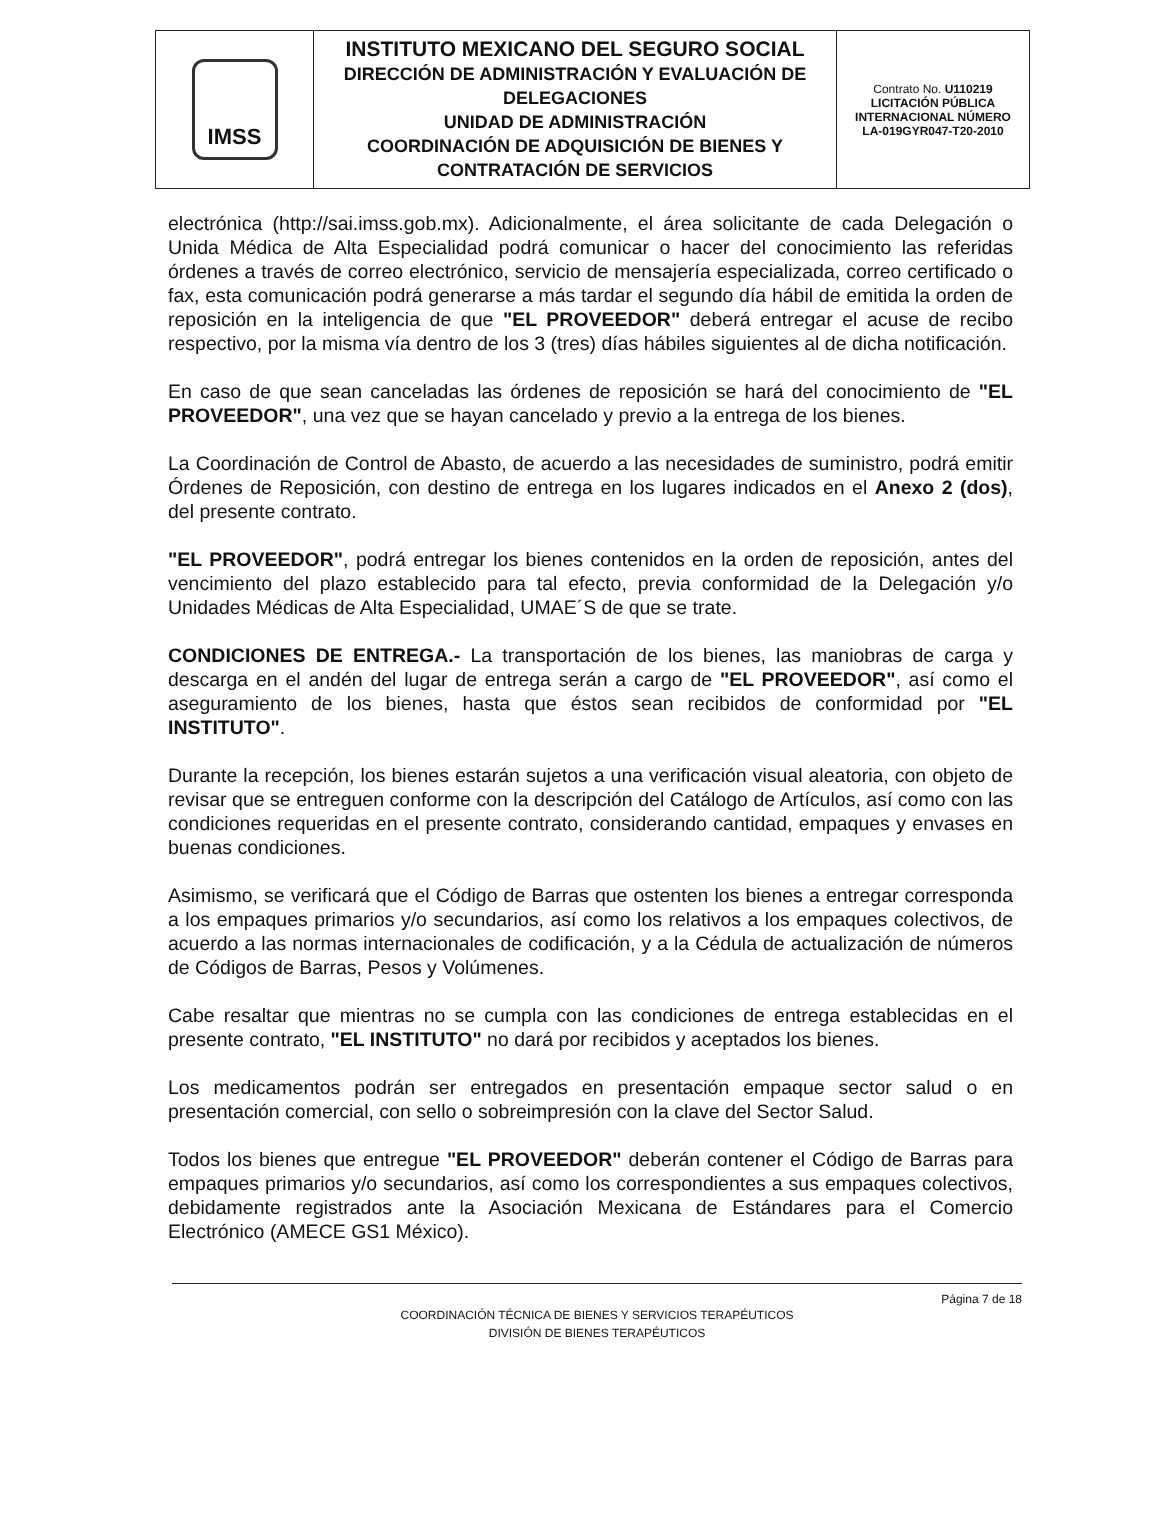| IMSS | INSTITUTO MEXICANO DEL SEGURO SOCIAL DIRECCIÓN DE ADMINISTRACIÓN Y EVALUACIÓN DE DELEGACIONES UNIDAD DE ADMINISTRACIÓN COORDINACIÓN DE ADQUISICIÓN DE BIENES Y CONTRATACIÓN DE SERVICIOS | Contrato No. U110219 LICITACIÓN PÚBLICA INTERNACIONAL NÚMERO LA-019GYR047-T20-2010 |
electrónica (http://sai.imss.gob.mx). Adicionalmente, el área solicitante de cada Delegación o Unida Médica de Alta Especialidad podrá comunicar o hacer del conocimiento las referidas órdenes a través de correo electrónico, servicio de mensajería especializada, correo certificado o fax, esta comunicación podrá generarse a más tardar el segundo día hábil de emitida la orden de reposición en la inteligencia de que "EL PROVEEDOR" deberá entregar el acuse de recibo respectivo, por la misma vía dentro de los 3 (tres) días hábiles siguientes al de dicha notificación.
En caso de que sean canceladas las órdenes de reposición se hará del conocimiento de "EL PROVEEDOR", una vez que se hayan cancelado y previo a la entrega de los bienes.
La Coordinación de Control de Abasto, de acuerdo a las necesidades de suministro, podrá emitir Órdenes de Reposición, con destino de entrega en los lugares indicados en el Anexo 2 (dos), del presente contrato.
"EL PROVEEDOR", podrá entregar los bienes contenidos en la orden de reposición, antes del vencimiento del plazo establecido para tal efecto, previa conformidad de la Delegación y/o Unidades Médicas de Alta Especialidad, UMAE´S de que se trate.
CONDICIONES DE ENTREGA.- La transportación de los bienes, las maniobras de carga y descarga en el andén del lugar de entrega serán a cargo de "EL PROVEEDOR", así como el aseguramiento de los bienes, hasta que éstos sean recibidos de conformidad por "EL INSTITUTO".
Durante la recepción, los bienes estarán sujetos a una verificación visual aleatoria, con objeto de revisar que se entreguen conforme con la descripción del Catálogo de Artículos, así como con las condiciones requeridas en el presente contrato, considerando cantidad, empaques y envases en buenas condiciones.
Asimismo, se verificará que el Código de Barras que ostenten los bienes a entregar corresponda a los empaques primarios y/o secundarios, así como los relativos a los empaques colectivos, de acuerdo a las normas internacionales de codificación, y a la Cédula de actualización de números de Códigos de Barras, Pesos y Volúmenes.
Cabe resaltar que mientras no se cumpla con las condiciones de entrega establecidas en el presente contrato, "EL INSTITUTO" no dará por recibidos y aceptados los bienes.
Los medicamentos podrán ser entregados en presentación empaque sector salud o en presentación comercial, con sello o sobreimpresión con la clave del Sector Salud.
Todos los bienes que entregue "EL PROVEEDOR" deberán contener el Código de Barras para empaques primarios y/o secundarios, así como los correspondientes a sus empaques colectivos, debidamente registrados ante la Asociación Mexicana de Estándares para el Comercio Electrónico (AMECE GS1 México).
Página 7 de 18
COORDINACIÓN TÉCNICA DE BIENES Y SERVICIOS TERAPÉUTICOS
DIVISIÓN DE BIENES TERAPÉUTICOS